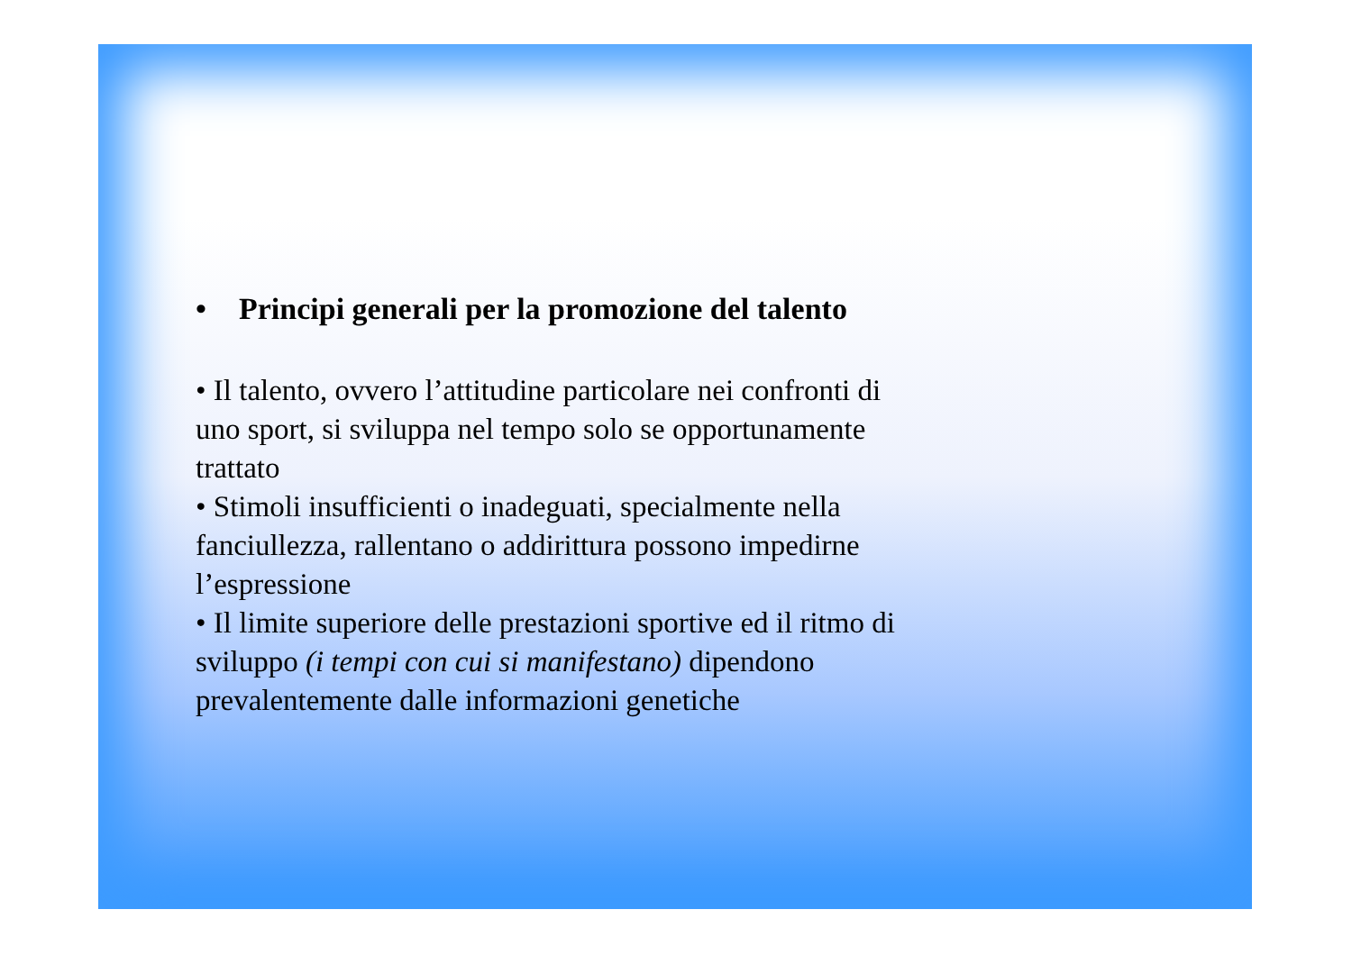• Principi generali per la promozione del talento
• Il talento, ovvero l’attitudine particolare nei confronti di uno sport, si sviluppa nel tempo solo se opportunamente trattato
• Stimoli insufficienti o inadeguati, specialmente nella fanciullezza, rallentano o addirittura possono impedirne l’espressione
• Il limite superiore delle prestazioni sportive ed il ritmo di sviluppo (i tempi con cui si manifestano) dipendono prevalentemente dalle informazioni genetiche